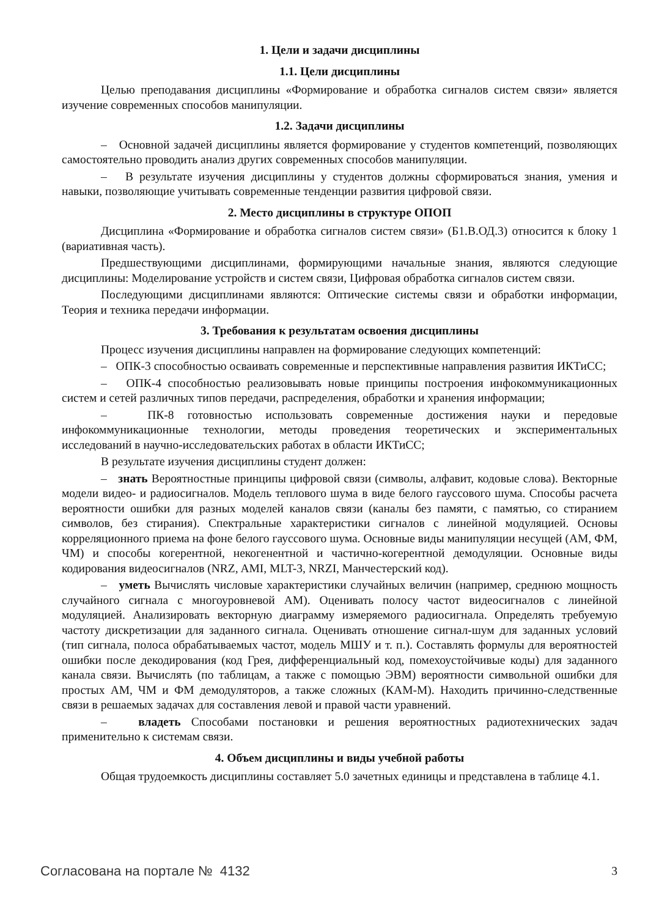1. Цели и задачи дисциплины
1.1. Цели дисциплины
Целью преподавания дисциплины «Формирование и обработка сигналов систем связи» является изучение современных способов манипуляции.
1.2. Задачи дисциплины
– Основной задачей дисциплины является формирование у студентов компетенций, позволяющих самостоятельно проводить анализ других современных способов манипуляции.
– В результате изучения дисциплины у студентов должны сформироваться знания, умения и навыки, позволяющие учитывать современные тенденции развития цифровой связи.
2. Место дисциплины в структуре ОПОП
Дисциплина «Формирование и обработка сигналов систем связи» (Б1.В.ОД.3) относится к блоку 1 (вариативная часть).
Предшествующими дисциплинами, формирующими начальные знания, являются следующие дисциплины: Моделирование устройств и систем связи, Цифровая обработка сигналов систем связи.
Последующими дисциплинами являются: Оптические системы связи и обработки информации, Теория и техника передачи информации.
3. Требования к результатам освоения дисциплины
Процесс изучения дисциплины направлен на формирование следующих компетенций:
– ОПК-3 способностью осваивать современные и перспективные направления развития ИКТиСС;
– ОПК-4 способностью реализовывать новые принципы построения инфокоммуникационных систем и сетей различных типов передачи, распределения, обработки и хранения информации;
– ПК-8 готовностью использовать современные достижения науки и передовые инфокоммуникационные технологии, методы проведения теоретических и экспериментальных исследований в научно-исследовательских работах в области ИКТиСС;
В результате изучения дисциплины студент должен:
– знать Вероятностные принципы цифровой связи (символы, алфавит, кодовые слова). Векторные модели видео- и радиосигналов. Модель теплового шума в виде белого гауссового шума. Способы расчета вероятности ошибки для разных моделей каналов связи (каналы без памяти, с памятью, со стиранием символов, без стирания). Спектральные характеристики сигналов с линейной модуляцией. Основы корреляционного приема на фоне белого гауссового шума. Основные виды манипуляции несущей (АМ, ФМ, ЧМ) и способы когерентной, некогенентной и частично-когерентной демодуляции. Основные виды кодирования видеосигналов (NRZ, AMI, MLT-3, NRZI, Манчестерский код).
– уметь Вычислять числовые характеристики случайных величин (например, среднюю мощность случайного сигнала с многоуровневой АМ). Оценивать полосу частот видеосигналов с линейной модуляцией. Анализировать векторную диаграмму измеряемого радиосигнала. Определять требуемую частоту дискретизации для заданного сигнала. Оценивать отношение сигнал-шум для заданных условий (тип сигнала, полоса обрабатываемых частот, модель МШУ и т. п.). Составлять формулы для вероятностей ошибки после декодирования (код Грея, дифференциальный код, помехоустойчивые коды) для заданного канала связи. Вычислять (по таблицам, а также с помощью ЭВМ) вероятности символьной ошибки для простых АМ, ЧМ и ФМ демодуляторов, а также сложных (КАМ-М). Находить причинно-следственные связи в решаемых задачах для составления левой и правой части уравнений.
– владеть Способами постановки и решения вероятностных радиотехнических задач применительно к системам связи.
4. Объем дисциплины и виды учебной работы
Общая трудоемкость дисциплины составляет 5.0 зачетных единицы и представлена в таблице 4.1.
Согласована на портале № 4132 3